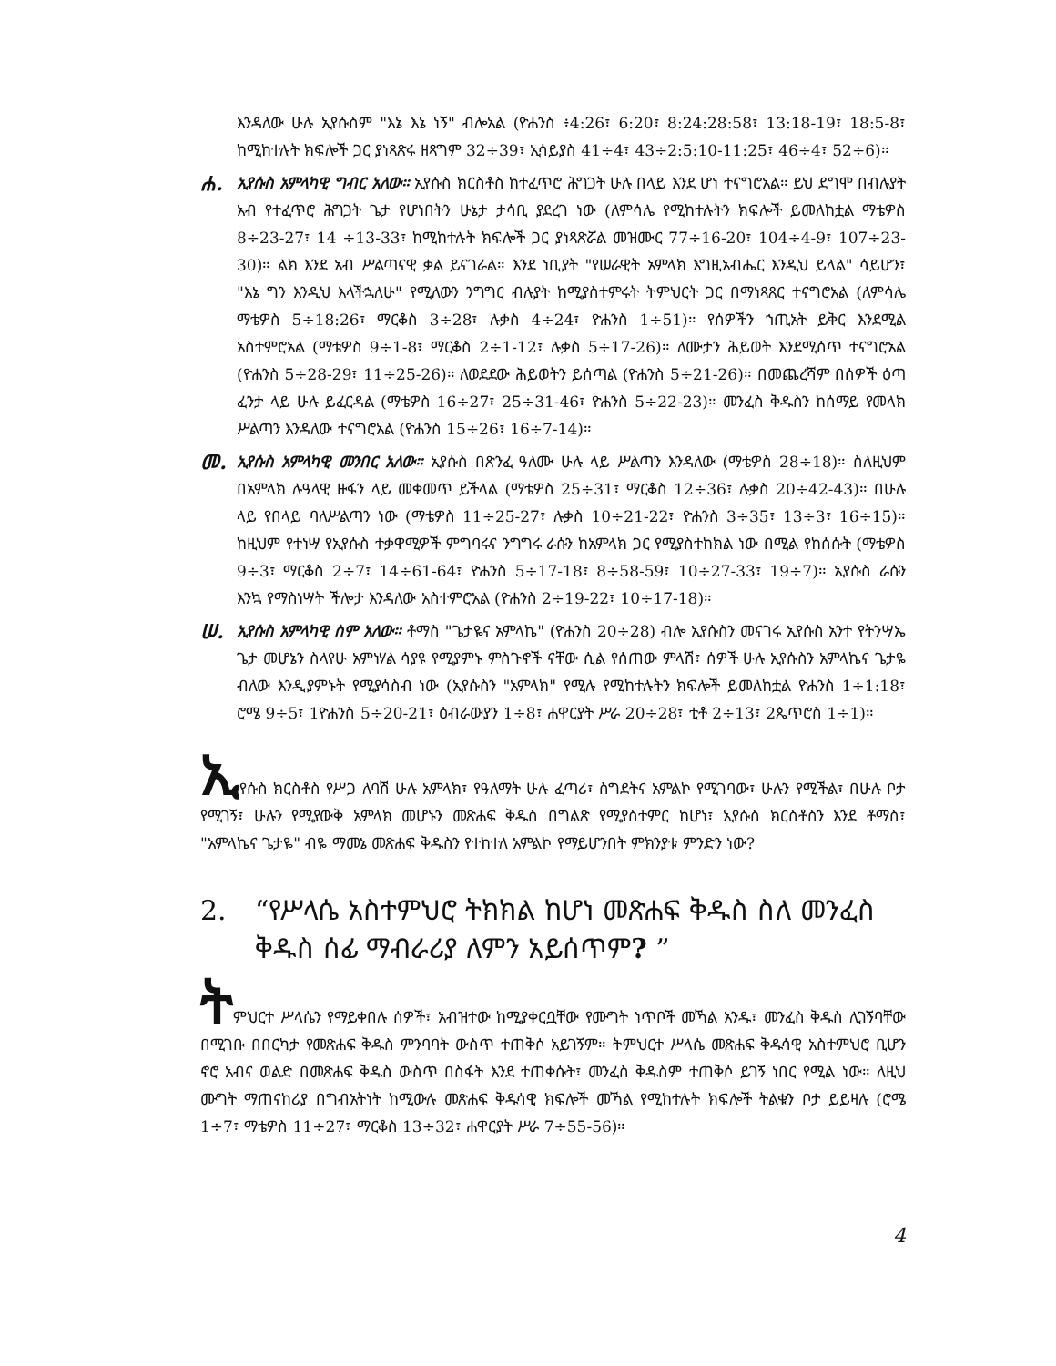እንዳለው ሁሉ ኢየሱስም "እኔ እኔ ነኝ" ብሎአል (ዮሐንስ ፥4:26፣ 6:20፣ 8:24:28:58፣ 13:18-19፣ 18:5-8፣ ከሚከተሉት ክፍሎች ጋር ያነጻጽሩ ዘጻግም 32÷39፣ ኢሳይያስ 41÷4፣ 43÷2:5:10-11:25፣ 46÷4፣ 52÷6)።
ሐ.
ኢየሱስ አምላካዊ ግብር አለው። ኢየሱስ ክርስቶስ ከተፈጥሮ ሕግጋት ሁሉ በላይ እንደ ሆነ ተናግሮአል። ይህ ደግሞ በብሉያት አብ የተፈጥሮ ሕግጋት ጌታ የሆነበትን ሁኔታ ታሳቢ ያደረገ ነው (ለምሳሌ የሚከተሉትን ክፍሎች ይመለከቷል ማቴዎስ 8÷23-27፣ 14 ÷13-33፣ ከሚከተሉት ክፍሎች ጋር ያነጻጽሯል መዝሙር 77÷16-20፣ 104÷4-9፣ 107÷23-30)። ልክ እንደ አብ ሥልጣናዊ ቃል ይናገራል። እንደ ነቢያት "የሠራዊት አምላክ እግዚአብሔር እንዲህ ይላል" ሳይሆን፣ "እኔ ግን እንዲህ እላችኋለሁ" የሚለውን ንግግር ብሉያት ከሚያስተምሩት ትምህርት ጋር በማነጻጸር ተናግሮአል (ለምሳሌ ማቴዎስ 5÷18:26፣ ማርቆስ 3÷28፣ ሉቃስ 4÷24፣ ዮሐንስ 1÷51)። የሰዎችን ኀጢአት ይቅር እንደሚል አስተምሮአል (ማቴዎስ 9÷1-8፣ ማርቆስ 2÷1-12፣ ሉቃስ 5÷17-26)። ለሙታን ሕይወት እንደሚሰጥ ተናግሮአል (ዮሐንስ 5÷28-29፣ 11÷25-26)። ለወደደው ሕይወትን ይሰጣል (ዮሐንስ 5÷21-26)። በመጨረሻም በሰዎች ዕጣ ፈንታ ላይ ሁሉ ይፈርዳል (ማቴዎስ 16÷27፣ 25÷31-46፣ ዮሐንስ 5÷22-23)። መንፈስ ቅዱስን ከሰማይ የመላክ ሥልጣን እንዳለው ተናግሮአል (ዮሐንስ 15÷26፣ 16÷7-14)።
መ.
ኢየሱስ አምላካዊ መንበር አለው። ኢየሱስ በጽንፈ ዓለሙ ሁሉ ላይ ሥልጣን እንዳለው (ማቴዎስ 28÷18)። ስለዚህም በአምላክ ሉዓላዊ ዙፋን ላይ መቀመጥ ይችላል (ማቴዎስ 25÷31፣ ማርቆስ 12÷36፣ ሉቃስ 20÷42-43)። በሁሉ ላይ የበላይ ባለሥልጣን ነው (ማቴዎስ 11÷25-27፣ ሉቃስ 10÷21-22፣ ዮሐንስ 3÷35፣ 13÷3፣ 16÷15)። ከዚህም የተነሣ የኢየሱስ ተቃዋሚዎች ምግባሩና ንግግሩ ራሱን ከአምላክ ጋር የሚያስተከክል ነው በሚል የከሰሱት (ማቴዎስ 9÷3፣ ማርቆስ 2÷7፣ 14÷61-64፣ ዮሐንስ 5÷17-18፣ 8÷58-59፣ 10÷27-33፣ 19÷7)። ኢየሱስ ራሱን እንኳ የማስነሣት ችሎታ እንዳለው አስተምሮአል (ዮሐንስ 2÷19-22፣ 10÷17-18)።
ሠ.
ኢየሱስ አምላካዊ ስም አለው። ቶማስ "ጌታዬና አምላኬ" (ዮሐንስ 20÷28) ብሎ ኢየሱስን መናገሩ ኢየሱስ አንተ የትንሣኤ ጌታ መሆኔን ስላየሁ አምነሃል ሳያዩ የሚያምኑ ምስጉኖች ናቸው ሲል የሰጠው ምላሽ፣ ሰዎች ሁሉ ኢየሱስን አምላኬና ጌታዬ ብለው እንዲያምኑት የሚያሳስብ ነው (ኢየሱስን "አምላክ" የሚሉ የሚከተሉትን ክፍሎች ይመለከቷል ዮሐንስ 1÷1:18፣ ሮሜ 9÷5፣ 1ዮሐንስ 5÷20-21፣ ዕብራውያን 1÷8፣ ሐዋርያት ሥራ 20÷28፣ ቲቶ 2÷13፣ 2ጴጥሮስ 1÷1)።
ኢየሱስ ክርስቶስ የሥጋ ለባሽ ሁሉ አምላክ፣ የዓለማት ሁሉ ፈጣሪ፣ ስግደትና አምልኮ የሚገባው፣ ሁሉን የሚችል፣ በሁሉ ቦታ የሚገኝ፣ ሁሉን የሚያውቅ አምላክ መሆኑን መጽሐፍ ቅዱስ በግልጽ የሚያስተምር ከሆነ፣ ኢየሱስ ክርስቶስን እንደ ቶማስ፣ "አምላኬና ጌታዬ" ብዬ ማመኔ መጽሐፍ ቅዱስን የተከተለ አምልኮ የማይሆንበት ምክንያቱ ምንድን ነው?
2. “የሥላሴ አስተምህሮ ትክክል ከሆነ መጽሐፍ ቅዱስ ስለ መንፈስ ቅዱስ ሰፊ ማብራሪያ ለምን አይሰጥም? ”
ትምህርተ ሥላሴን የማይቀበሉ ሰዎች፣ አብዝተው ከሚያቀርቧቸው የሙግት ነጥቦች መኻል አንዱ፣ መንፈስ ቅዱስ ሊገኝባቸው በሚገቡ በበርካታ የመጽሐፍ ቅዱስ ምንባባት ውስጥ ተጠቅሶ አይገኝም። ትምህርተ ሥላሴ መጽሐፍ ቅዱሳዊ አስተምህሮ ቢሆን ኖሮ አብና ወልድ በመጽሐፍ ቅዱስ ውስጥ በስፋት እንደ ተጠቀሱት፣ መንፈስ ቅዱስም ተጠቅሶ ይገኝ ነበር የሚል ነው። ለዚህ ሙግት ማጠናከሪያ በግብአትነት ከሚውሉ መጽሐፍ ቅዱሳዊ ክፍሎች መኻል የሚከተሉት ክፍሎች ትልቁን ቦታ ይይዛሉ (ሮሜ 1÷7፣ ማቴዎስ 11÷27፣ ማርቆስ 13÷32፣ ሐዋርያት ሥራ 7÷55-56)።
4